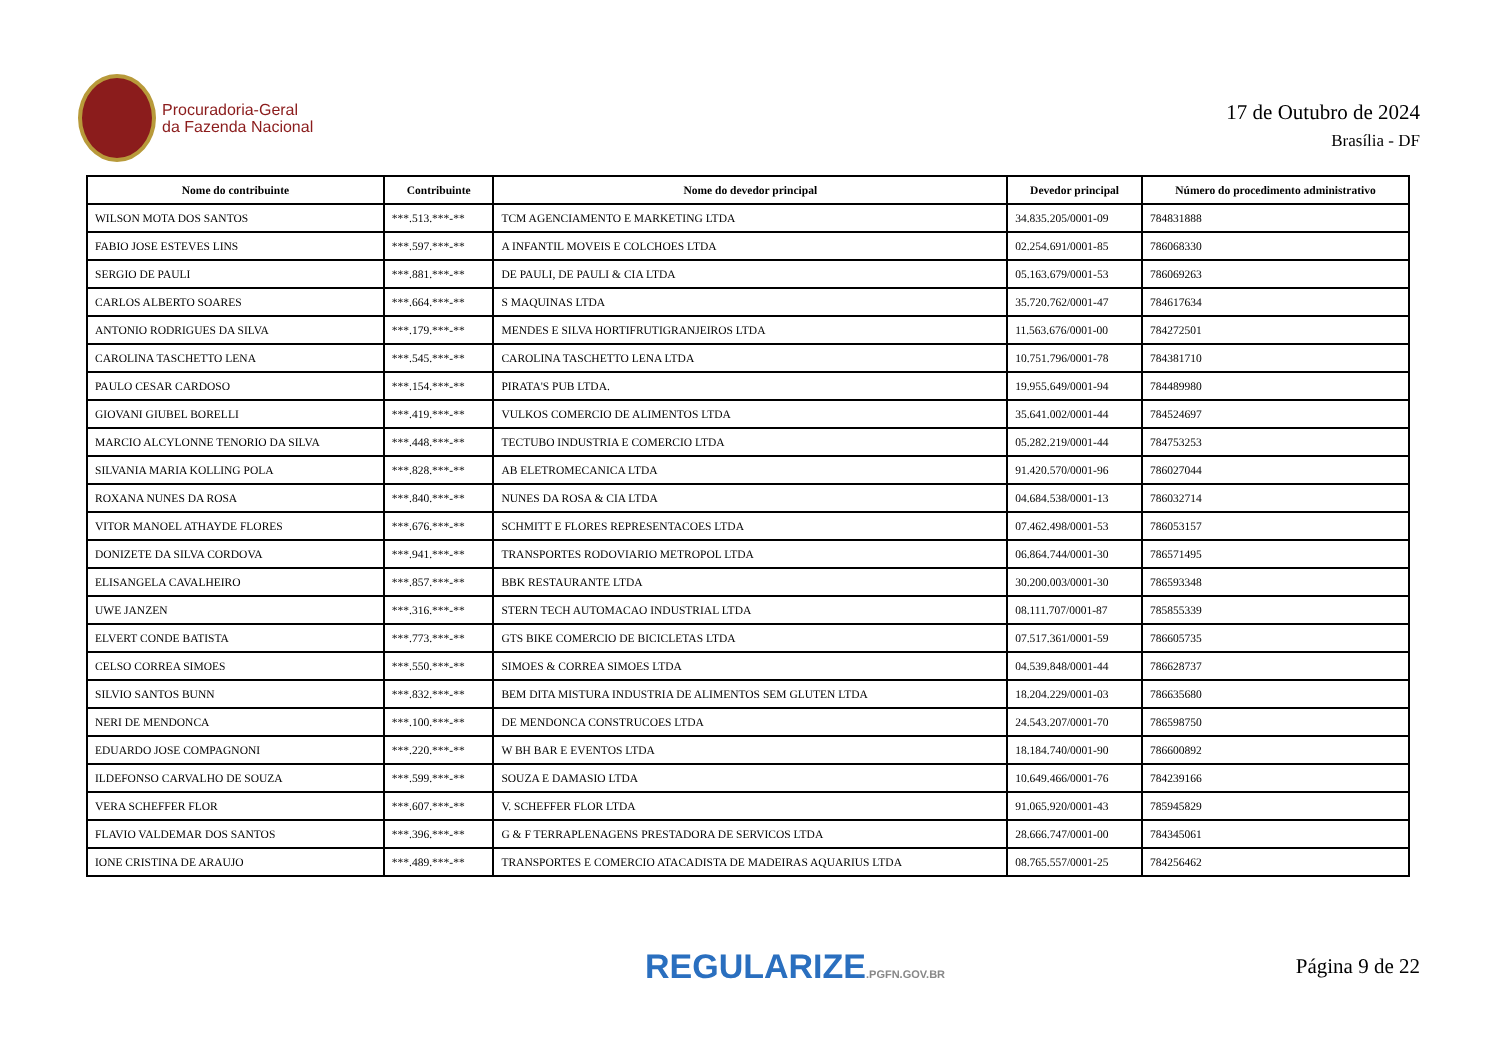Procuradoria-Geral
da Fazenda Nacional
17 de Outubro de 2024
Brasília - DF
| Nome do contribuinte | Contribuinte | Nome do devedor principal | Devedor principal | Número do procedimento administrativo |
| --- | --- | --- | --- | --- |
| WILSON MOTA DOS SANTOS | ***.513.***-** | TCM AGENCIAMENTO E MARKETING LTDA | 34.835.205/0001-09 | 784831888 |
| FABIO JOSE ESTEVES LINS | ***.597.***-** | A INFANTIL MOVEIS E COLCHOES LTDA | 02.254.691/0001-85 | 786068330 |
| SERGIO DE PAULI | ***.881.***-** | DE PAULI, DE PAULI & CIA LTDA | 05.163.679/0001-53 | 786069263 |
| CARLOS ALBERTO SOARES | ***.664.***-** | S MAQUINAS LTDA | 35.720.762/0001-47 | 784617634 |
| ANTONIO RODRIGUES DA SILVA | ***.179.***-** | MENDES E SILVA HORTIFRUTIGRANJEIROS LTDA | 11.563.676/0001-00 | 784272501 |
| CAROLINA TASCHETTO LENA | ***.545.***-** | CAROLINA TASCHETTO LENA LTDA | 10.751.796/0001-78 | 784381710 |
| PAULO CESAR CARDOSO | ***.154.***-** | PIRATA'S PUB LTDA. | 19.955.649/0001-94 | 784489980 |
| GIOVANI GIUBEL BORELLI | ***.419.***-** | VULKOS COMERCIO DE ALIMENTOS LTDA | 35.641.002/0001-44 | 784524697 |
| MARCIO ALCYLONNE TENORIO DA SILVA | ***.448.***-** | TECTUBO INDUSTRIA E COMERCIO LTDA | 05.282.219/0001-44 | 784753253 |
| SILVANIA MARIA KOLLING POLA | ***.828.***-** | AB ELETROMECANICA LTDA | 91.420.570/0001-96 | 786027044 |
| ROXANA NUNES DA ROSA | ***.840.***-** | NUNES DA ROSA & CIA LTDA | 04.684.538/0001-13 | 786032714 |
| VITOR MANOEL ATHAYDE FLORES | ***.676.***-** | SCHMITT E FLORES REPRESENTACOES LTDA | 07.462.498/0001-53 | 786053157 |
| DONIZETE DA SILVA CORDOVA | ***.941.***-** | TRANSPORTES RODOVIARIO METROPOL LTDA | 06.864.744/0001-30 | 786571495 |
| ELISANGELA CAVALHEIRO | ***.857.***-** | BBK RESTAURANTE LTDA | 30.200.003/0001-30 | 786593348 |
| UWE JANZEN | ***.316.***-** | STERN TECH AUTOMACAO INDUSTRIAL LTDA | 08.111.707/0001-87 | 785855339 |
| ELVERT CONDE BATISTA | ***.773.***-** | GTS BIKE COMERCIO DE BICICLETAS LTDA | 07.517.361/0001-59 | 786605735 |
| CELSO CORREA SIMOES | ***.550.***-** | SIMOES & CORREA SIMOES LTDA | 04.539.848/0001-44 | 786628737 |
| SILVIO SANTOS BUNN | ***.832.***-** | BEM DITA MISTURA INDUSTRIA DE ALIMENTOS SEM GLUTEN LTDA | 18.204.229/0001-03 | 786635680 |
| NERI DE MENDONCA | ***.100.***-** | DE MENDONCA CONSTRUCOES LTDA | 24.543.207/0001-70 | 786598750 |
| EDUARDO JOSE COMPAGNONI | ***.220.***-** | W BH BAR E EVENTOS LTDA | 18.184.740/0001-90 | 786600892 |
| ILDEFONSO CARVALHO DE SOUZA | ***.599.***-** | SOUZA E DAMASIO LTDA | 10.649.466/0001-76 | 784239166 |
| VERA SCHEFFER FLOR | ***.607.***-** | V. SCHEFFER FLOR LTDA | 91.065.920/0001-43 | 785945829 |
| FLAVIO VALDEMAR DOS SANTOS | ***.396.***-** | G & F TERRAPLENAGENS PRESTADORA DE SERVICOS LTDA | 28.666.747/0001-00 | 784345061 |
| IONE CRISTINA DE ARAUJO | ***.489.***-** | TRANSPORTES E COMERCIO ATACADISTA DE MADEIRAS AQUARIUS LTDA | 08.765.557/0001-25 | 784256462 |
REGULARIZE.PGFN.GOV.BR
Página 9 de 22